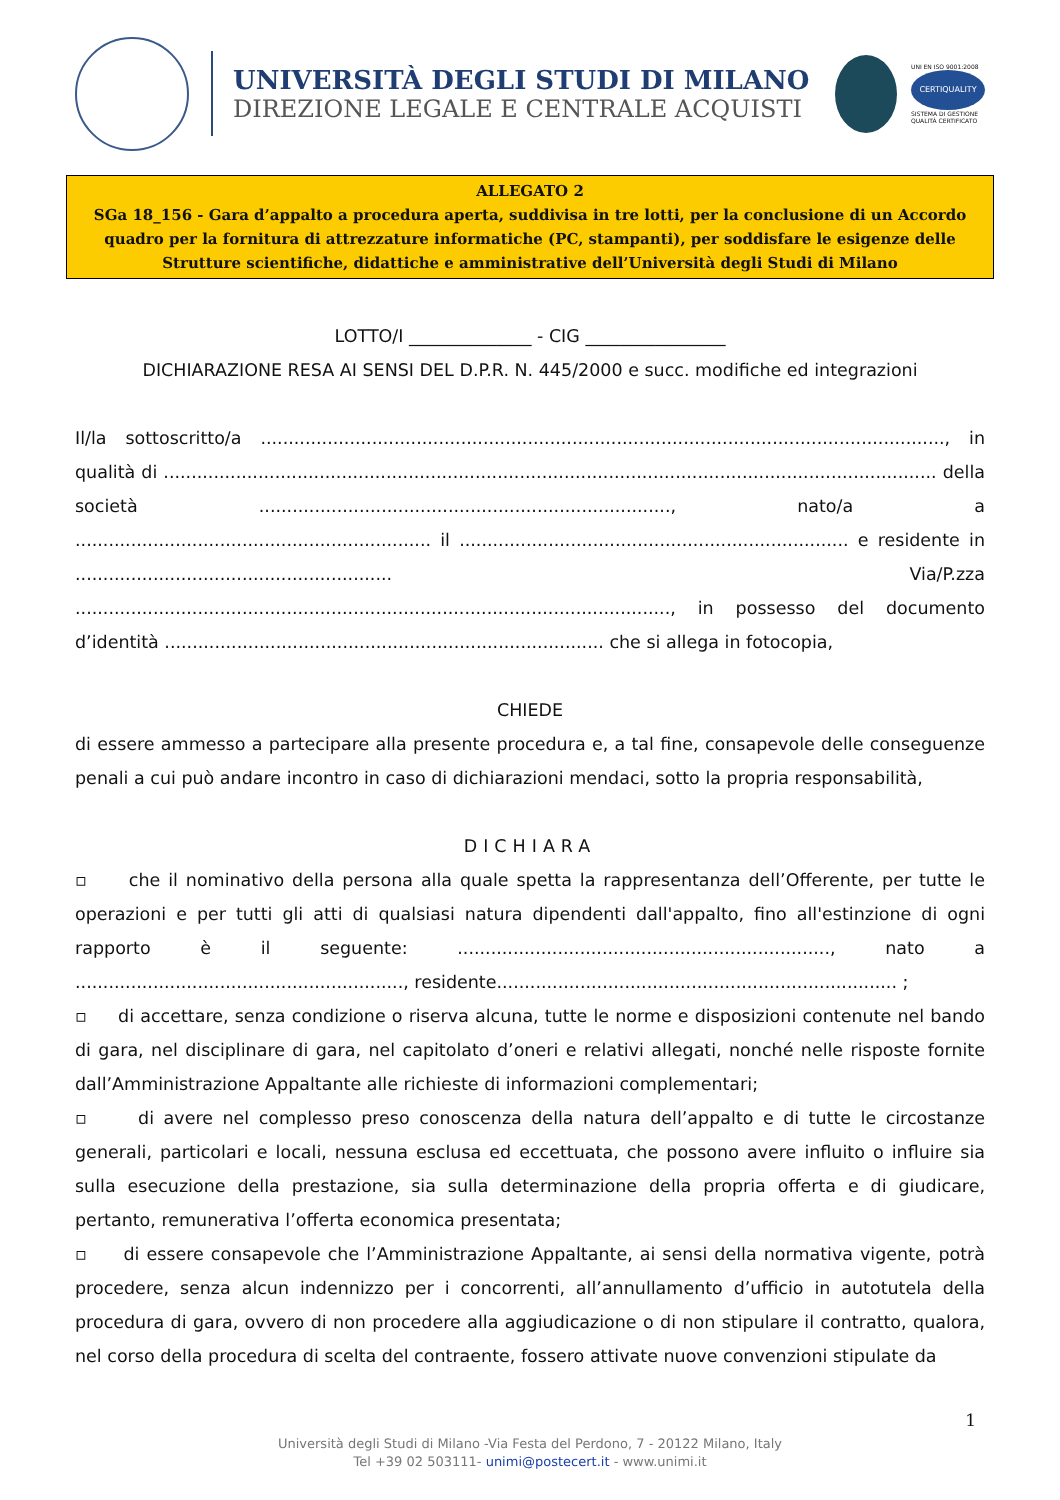UNIVERSITÀ DEGLI STUDI DI MILANO
DIREZIONE LEGALE E CENTRALE ACQUISTI
UNI EN ISO 9001:2008
CERTIQUALITY
SISTEMA DI GESTIONE
QUALITÀ CERTIFICATO
ALLEGATO 2
SGa 18_156 - Gara d’appalto a procedura aperta, suddivisa in tre lotti, per la conclusione di un Accordo quadro per la fornitura di attrezzature informatiche (PC, stampanti), per soddisfare le esigenze delle Strutture scientifiche, didattiche e amministrative dell’Università degli Studi di Milano
LOTTO/I ______________ - CIG ________________
DICHIARAZIONE RESA AI SENSI DEL D.P.R. N. 445/2000 e succ. modifiche ed integrazioni
Il/la sottoscritto/a ..........................................................................................................................., in qualità di ........................................................................................................................................... della società .........................................................................., nato/a a ................................................................ il ...................................................................... e residente in ......................................................... Via/P.zza ..........................................................................................................., in possesso del documento d’identità ............................................................................... che si allega in fotocopia,
CHIEDE
di essere ammesso a partecipare alla presente procedura e, a tal fine, consapevole delle conseguenze penali a cui può andare incontro in caso di dichiarazioni mendaci, sotto la propria responsabilità,
DICHIARA
▫ che il nominativo della persona alla quale spetta la rappresentanza dell’Offerente, per tutte le operazioni e per tutti gli atti di qualsiasi natura dipendenti dall'appalto, fino all'estinzione di ogni rapporto è il seguente: ..................................................................., nato a ..........................................................., residente........................................................................ ;
▫ di accettare, senza condizione o riserva alcuna, tutte le norme e disposizioni contenute nel bando di gara, nel disciplinare di gara, nel capitolato d’oneri e relativi allegati, nonché nelle risposte fornite dall’Amministrazione Appaltante alle richieste di informazioni complementari;
▫ di avere nel complesso preso conoscenza della natura dell’appalto e di tutte le circostanze generali, particolari e locali, nessuna esclusa ed eccettuata, che possono avere influito o influire sia sulla esecuzione della prestazione, sia sulla determinazione della propria offerta e di giudicare, pertanto, remunerativa l’offerta economica presentata;
▫ di essere consapevole che l’Amministrazione Appaltante, ai sensi della normativa vigente, potrà procedere, senza alcun indennizzo per i concorrenti, all’annullamento d’ufficio in autotutela della procedura di gara, ovvero di non procedere alla aggiudicazione o di non stipulare il contratto, qualora, nel corso della procedura di scelta del contraente, fossero attivate nuove convenzioni stipulate da
1
Università degli Studi di Milano -Via Festa del Perdono, 7 - 20122 Milano, Italy
Tel +39 02 503111- unimi@postecert.it - www.unimi.it